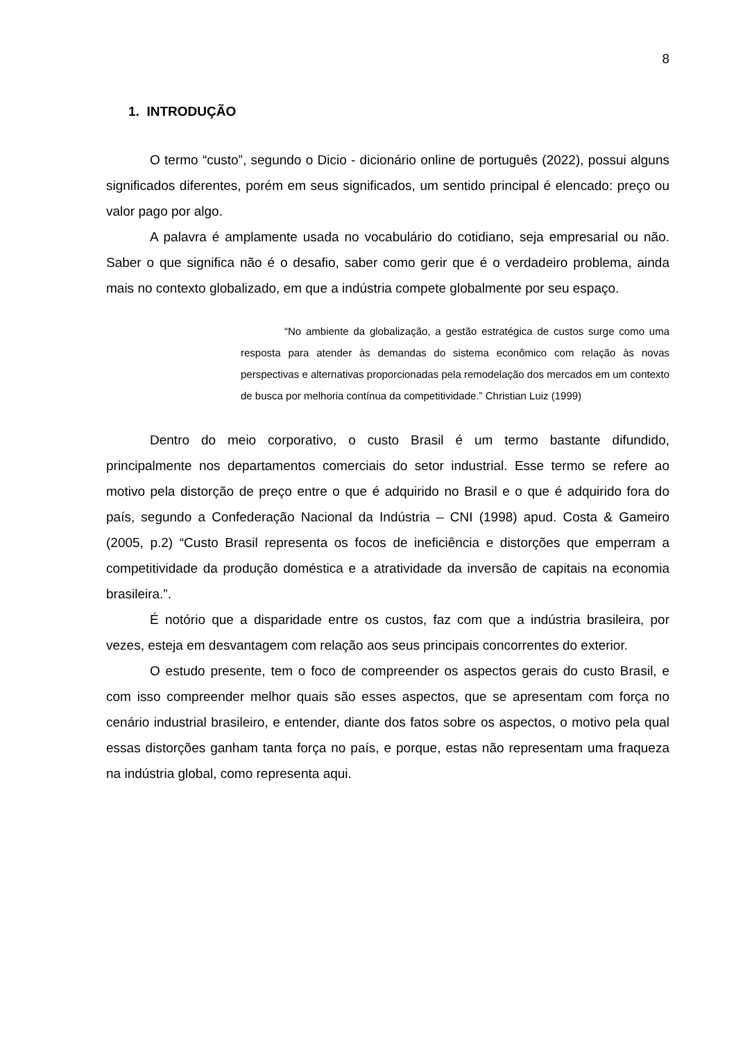8
1. INTRODUÇÃO
O termo “custo”, segundo o Dicio - dicionário online de português (2022), possui alguns significados diferentes, porém em seus significados, um sentido principal é elencado: preço ou valor pago por algo.
A palavra é amplamente usada no vocabulário do cotidiano, seja empresarial ou não. Saber o que significa não é o desafio, saber como gerir que é o verdadeiro problema, ainda mais no contexto globalizado, em que a indústria compete globalmente por seu espaço.
“No ambiente da globalização, a gestão estratégica de custos surge como uma resposta para atender às demandas do sistema econômico com relação às novas perspectivas e alternativas proporcionadas pela remodelação dos mercados em um contexto de busca por melhoria contínua da competitividade.” Christian Luiz (1999)
Dentro do meio corporativo, o custo Brasil é um termo bastante difundido, principalmente nos departamentos comerciais do setor industrial. Esse termo se refere ao motivo pela distorção de preço entre o que é adquirido no Brasil e o que é adquirido fora do país, segundo a Confederação Nacional da Indústria – CNI (1998) apud. Costa & Gameiro (2005, p.2) “Custo Brasil representa os focos de ineficiência e distorções que emperram a competitividade da produção doméstica e a atratividade da inversão de capitais na economia brasileira.”.
É notório que a disparidade entre os custos, faz com que a indústria brasileira, por vezes, esteja em desvantagem com relação aos seus principais concorrentes do exterior.
O estudo presente, tem o foco de compreender os aspectos gerais do custo Brasil, e com isso compreender melhor quais são esses aspectos, que se apresentam com força no cenário industrial brasileiro, e entender, diante dos fatos sobre os aspectos, o motivo pela qual essas distorções ganham tanta força no país, e porque, estas não representam uma fraqueza na indústria global, como representa aqui.